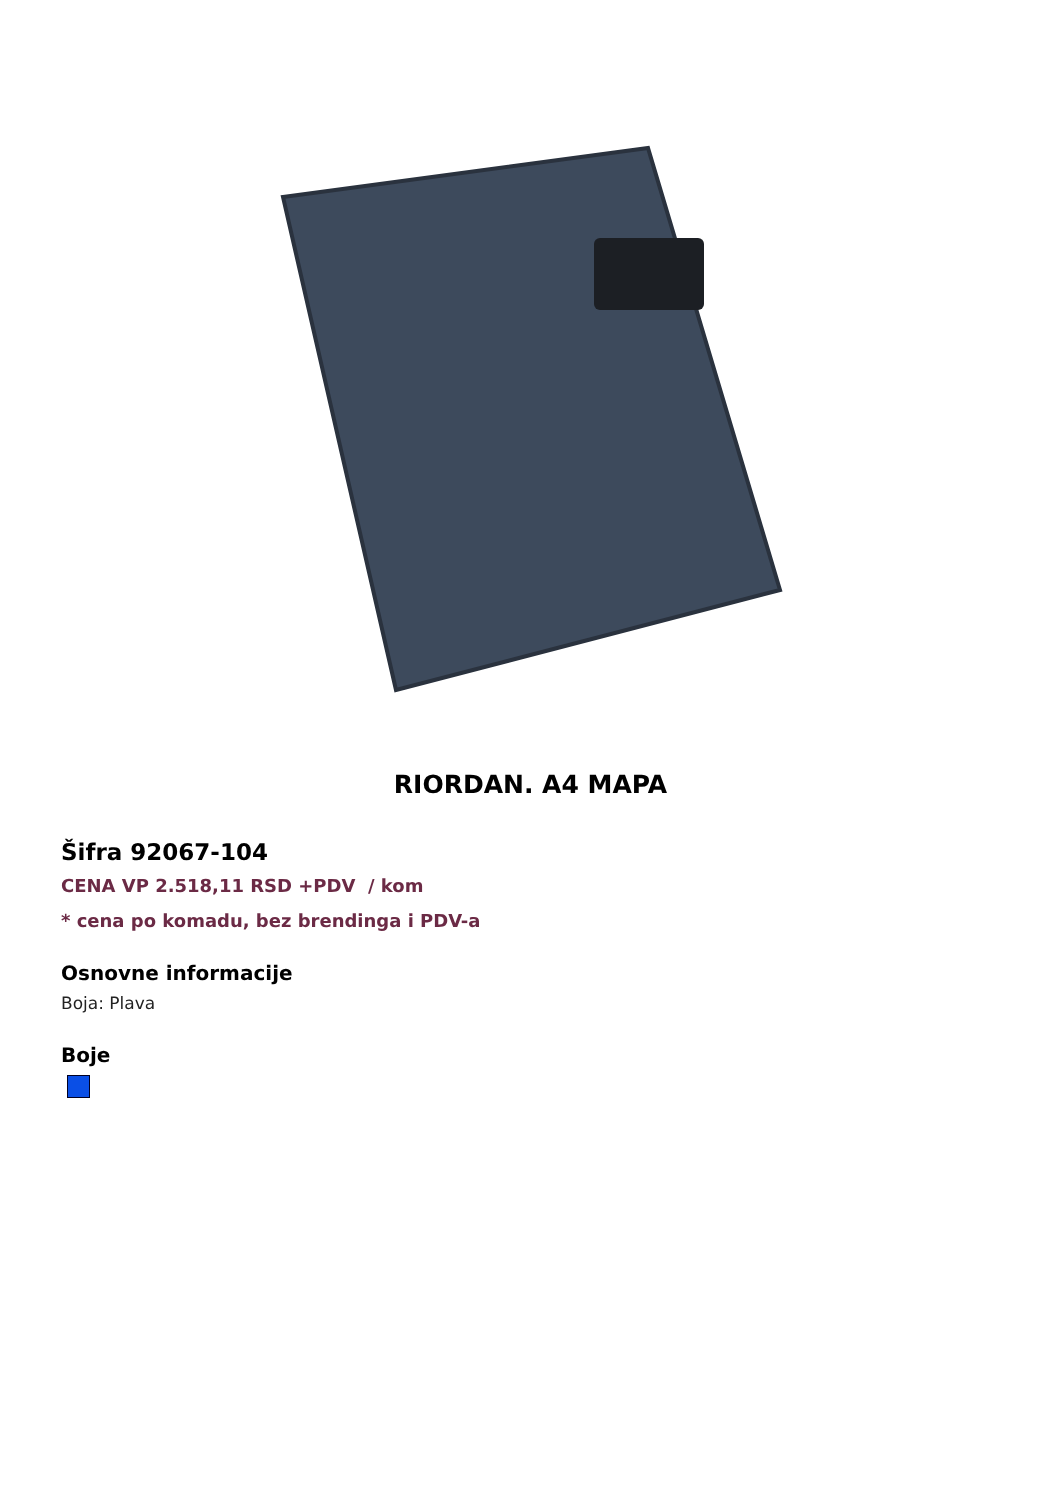RIORDAN. A4 MAPA
Šifra 92067-104
CENA VP 2.518,11 RSD +PDV / kom
* cena po komadu, bez brendinga i PDV-a
Osnovne informacije
Boja: Plava
Boje